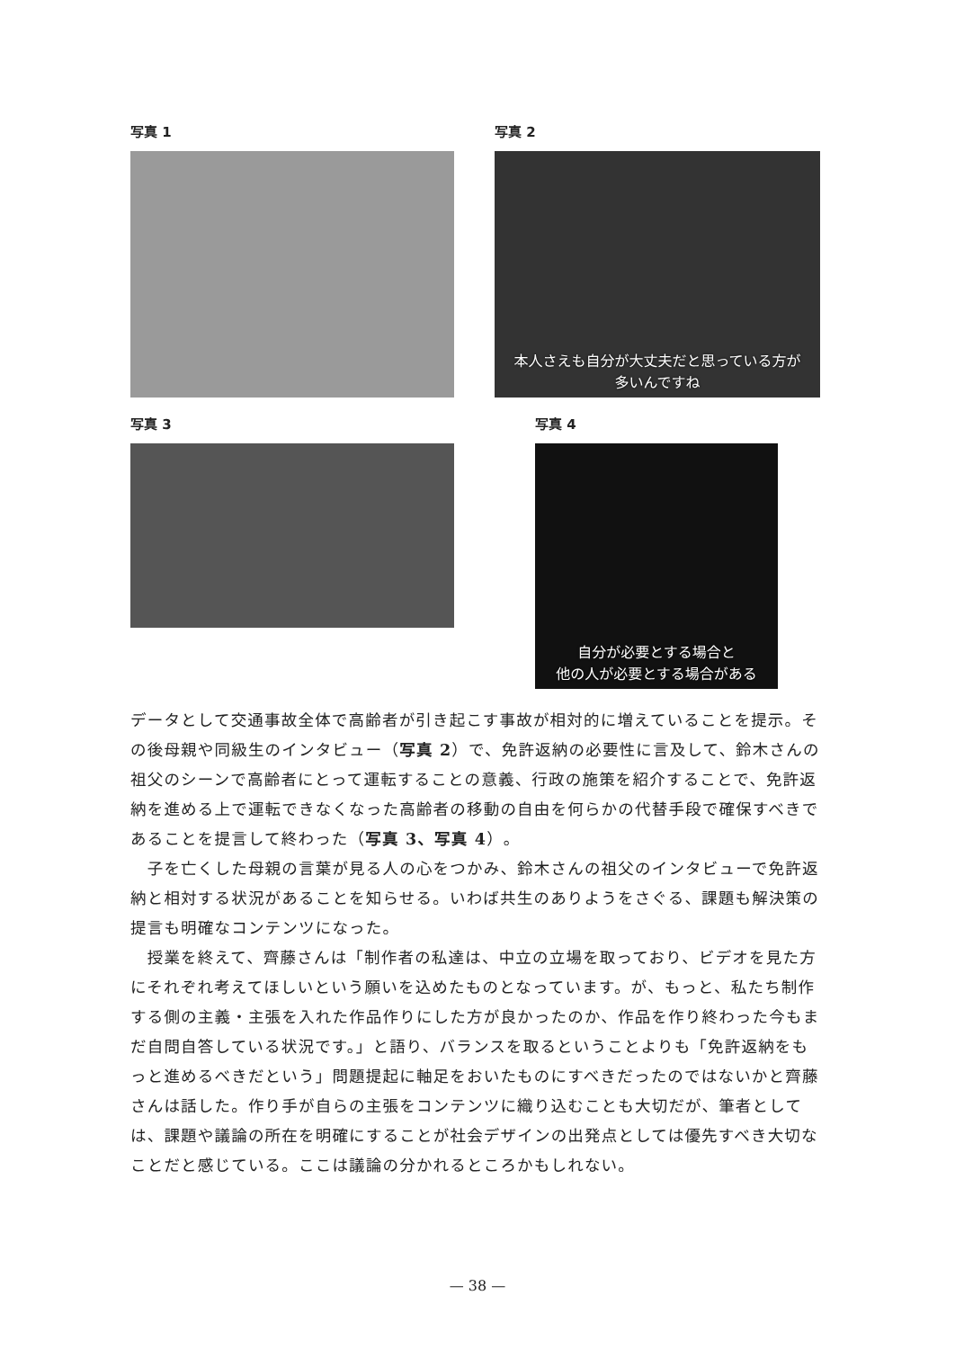写真 1 写真 2
本人さえも自分が大丈夫だと思っている方が
多いんですね
写真 3 写真 4
自分が必要とする場合と
他の人が必要とする場合がある
データとして交通事故全体で高齢者が引き起こす事故が相対的に増えていることを提示。その後母親や同級生のインタビュー（写真 2）で、免許返納の必要性に言及して、鈴木さんの祖父のシーンで高齢者にとって運転することの意義、行政の施策を紹介することで、免許返納を進める上で運転できなくなった高齢者の移動の自由を何らかの代替手段で確保すべきであることを提言して終わった（写真 3、写真 4）。
　子を亡くした母親の言葉が見る人の心をつかみ、鈴木さんの祖父のインタビューで免許返納と相対する状況があることを知らせる。いわば共生のありようをさぐる、課題も解決策の提言も明確なコンテンツになった。
　授業を終えて、齊藤さんは「制作者の私達は、中立の立場を取っており、ビデオを見た方にそれぞれ考えてほしいという願いを込めたものとなっています。が、もっと、私たち制作する側の主義・主張を入れた作品作りにした方が良かったのか、作品を作り終わった今もまだ自問自答している状況です。」と語り、バランスを取るということよりも「免許返納をもっと進めるべきだという」問題提起に軸足をおいたものにすべきだったのではないかと齊藤さんは話した。作り手が自らの主張をコンテンツに織り込むことも大切だが、筆者としては、課題や議論の所在を明確にすることが社会デザインの出発点としては優先すべき大切なことだと感じている。ここは議論の分かれるところかもしれない。
— 38 —